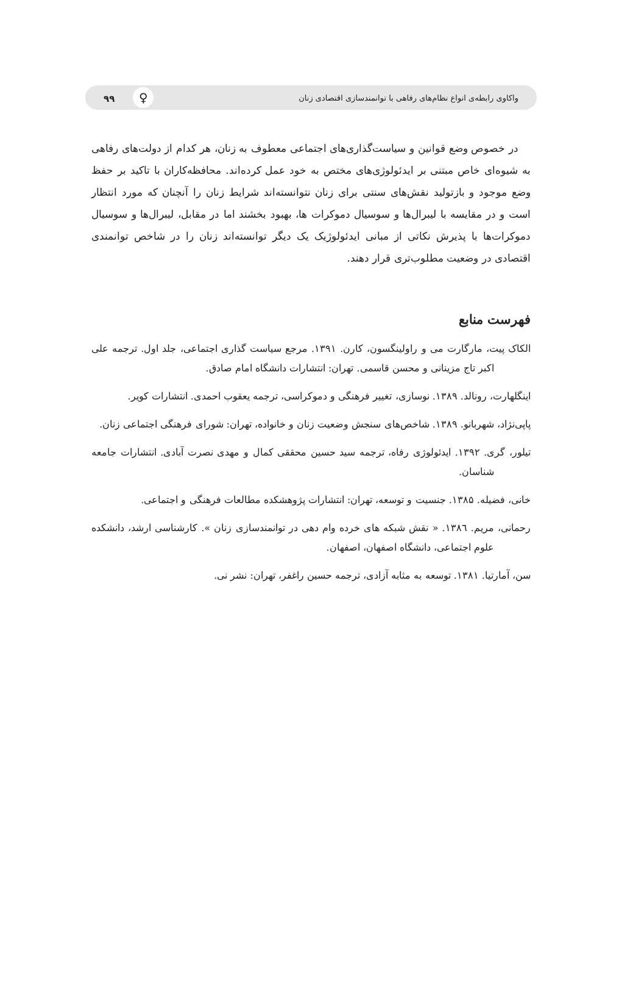واکاوی رابطه‌ی انواع نظام‌های رفاهی با توانمندسازی اقتصادی زنان ♀ ۹۹
در خصوص وضع قوانین و سیاست‌گذاری‌های اجتماعی معطوف به زنان، هر کدام از دولت‌های رفاهی به شیوه‌ای خاص مبتنی بر ایدئولوژی‌های مختص به خود عمل کرده‌اند. محافظه‌کاران با تاکید بر حفظ وضع موجود و بازتولید نقش‌های سنتی برای زنان نتوانسته‌اند شرایط زنان را آنچنان که مورد انتظار است و در مقایسه با لیبرال‌ها و سوسیال دموکرات ها، بهبود بخشند اما در مقابل، لیبرال‌ها و سوسیال دموکرات‌ها با پذیرش نکاتی از مبانی ایدئولوژیک یک دیگر توانسته‌اند زنان را در شاخص توانمندی اقتصادی در وضعیت مطلوب‌تری قرار دهند.
فهرست منابع
الکاک پیت، مارگارت می و راولینگسون، کارن. ۱۳۹۱. مرجع سیاست گذاری اجتماعی، جلد اول. ترجمه علی اکبر تاج مزینانی و محسن قاسمی. تهران: انتشارات دانشگاه امام صادق.
اینگلهارت، رونالد. ۱۳۸۹. نوسازی، تغییر فرهنگی و دموکراسی، ترجمه یعقوب احمدی. انتشارات کویر.
پاپی‌نژاد، شهربانو. ۱۳۸۹. شاخص‌های سنجش وضعیت زنان و خانواده، تهران: شورای فرهنگی اجتماعی زنان.
تیلور، گری. ۱۳۹۲. ایدئولوژی رفاه، ترجمه سید حسین محققی کمال و مهدی نصرت آبادی. انتشارات جامعه شناسان.
خانی، فضیله. ۱۳۸۵. جنسیت و توسعه، تهران: انتشارات پژوهشکده مطالعات فرهنگی و اجتماعی.
رحمانی، مریم. ۱۳۸٦. « نقش شبکه های خرده وام دهی در توانمندسازی زنان ». کارشناسی ارشد، دانشکده علوم اجتماعی، دانشگاه اصفهان، اصفهان.
سن، آمارتیا. ۱۳۸۱. توسعه به مثابه آزادی، ترجمه حسین راغفر، تهران: نشر نی.